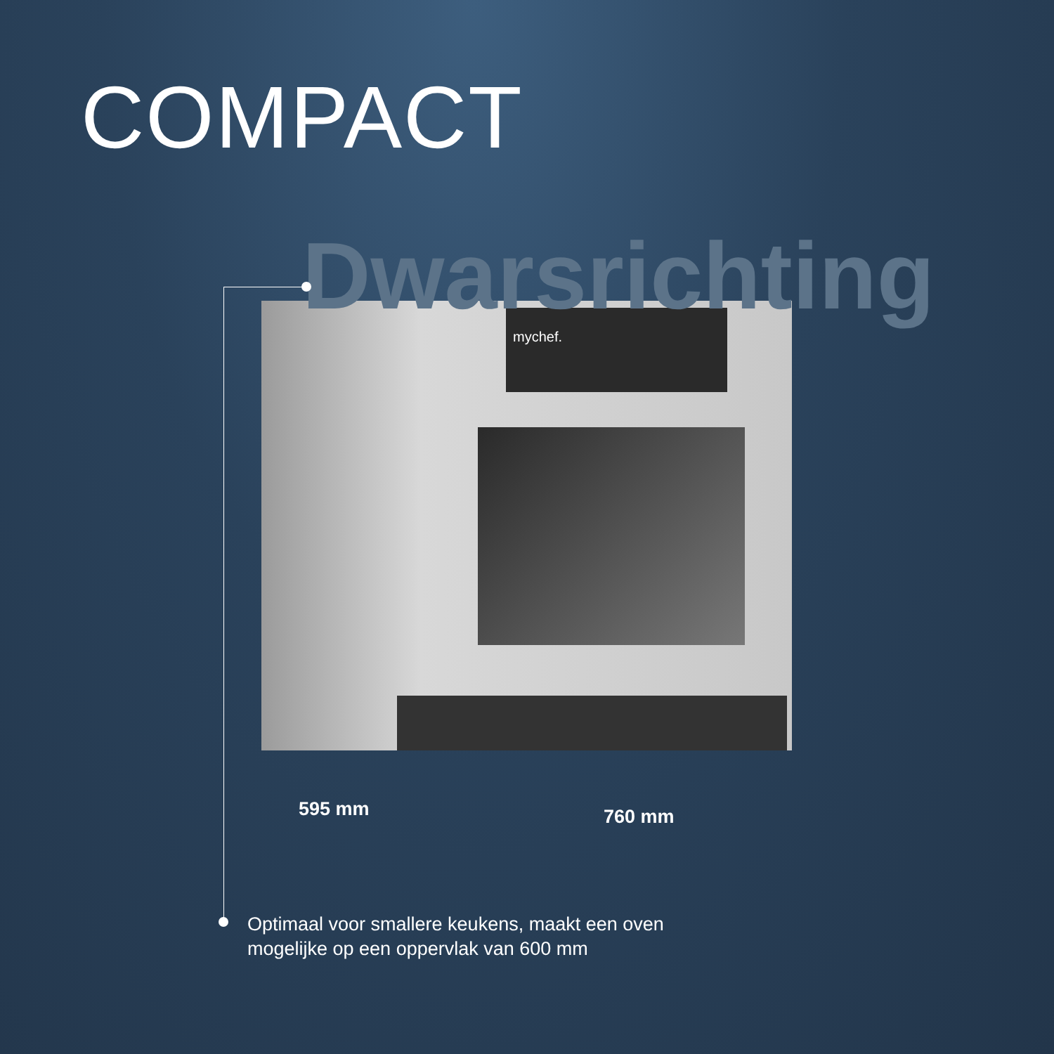COMPACT
mychef.
Dwarsrichting
595 mm 760 mm
Optimaal voor smallere keukens, maakt een oven
mogelijke op een oppervlak van 600 mm